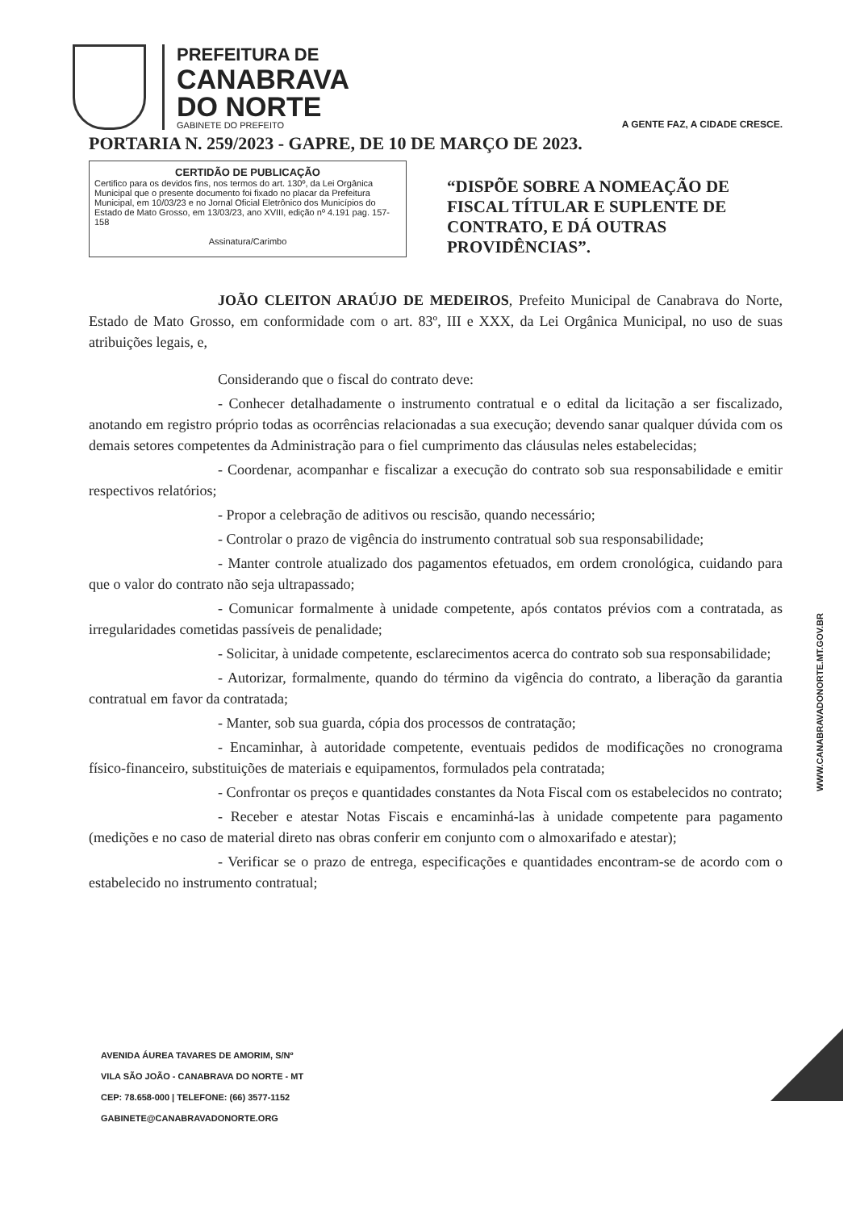PREFEITURA DE
CANABRAVA
DO NORTE
GABINETE DO PREFEITO
A GENTE FAZ, A CIDADE CRESCE.
PORTARIA N. 259/2023 - GAPRE, DE 10 DE MARÇO DE 2023.
CERTIDÃO DE PUBLICAÇÃO
Certifico para os devidos fins, nos termos do art. 130º, da Lei Orgânica Municipal que o presente documento foi fixado no placar da Prefeitura Municipal, em 10/03/23 e no Jornal Oficial Eletrônico dos Municípios do Estado de Mato Grosso, em 13/03/23, ano XVIII, edição nº 4.191 pag. 157-158
Assinatura/Carimbo
“DISPÕE SOBRE A NOMEAÇÃO DE FISCAL TÍTULAR E SUPLENTE DE CONTRATO, E DÁ OUTRAS PROVIDÊNCIAS”.
JOÃO CLEITON ARAÚJO DE MEDEIROS, Prefeito Municipal de Canabrava do Norte, Estado de Mato Grosso, em conformidade com o art. 83º, III e XXX, da Lei Orgânica Municipal, no uso de suas atribuições legais, e,
Considerando que o fiscal do contrato deve:
- Conhecer detalhadamente o instrumento contratual e o edital da licitação a ser fiscalizado, anotando em registro próprio todas as ocorrências relacionadas a sua execução; devendo sanar qualquer dúvida com os demais setores competentes da Administração para o fiel cumprimento das cláusulas neles estabelecidas;
- Coordenar, acompanhar e fiscalizar a execução do contrato sob sua responsabilidade e emitir respectivos relatórios;
- Propor a celebração de aditivos ou rescisão, quando necessário;
- Controlar o prazo de vigência do instrumento contratual sob sua responsabilidade;
- Manter controle atualizado dos pagamentos efetuados, em ordem cronológica, cuidando para que o valor do contrato não seja ultrapassado;
- Comunicar formalmente à unidade competente, após contatos prévios com a contratada, as irregularidades cometidas passíveis de penalidade;
- Solicitar, à unidade competente, esclarecimentos acerca do contrato sob sua responsabilidade;
- Autorizar, formalmente, quando do término da vigência do contrato, a liberação da garantia contratual em favor da contratada;
- Manter, sob sua guarda, cópia dos processos de contratação;
- Encaminhar, à autoridade competente, eventuais pedidos de modificações no cronograma físico-financeiro, substituições de materiais e equipamentos, formulados pela contratada;
- Confrontar os preços e quantidades constantes da Nota Fiscal com os estabelecidos no contrato;
- Receber e atestar Notas Fiscais e encaminhá-las à unidade competente para pagamento (medições e no caso de material direto nas obras conferir em conjunto com o almoxarifado e atestar);
- Verificar se o prazo de entrega, especificações e quantidades encontram-se de acordo com o estabelecido no instrumento contratual;
WWW.CANABRAVADONORTE.MT.GOV.BR
AVENIDA ÁUREA TAVARES DE AMORIM, S/Nº
VILA SÃO JOÃO - CANABRAVA DO NORTE - MT
CEP: 78.658-000 | TELEFONE: (66) 3577-1152
GABINETE@CANABRAVADONORTE.ORG